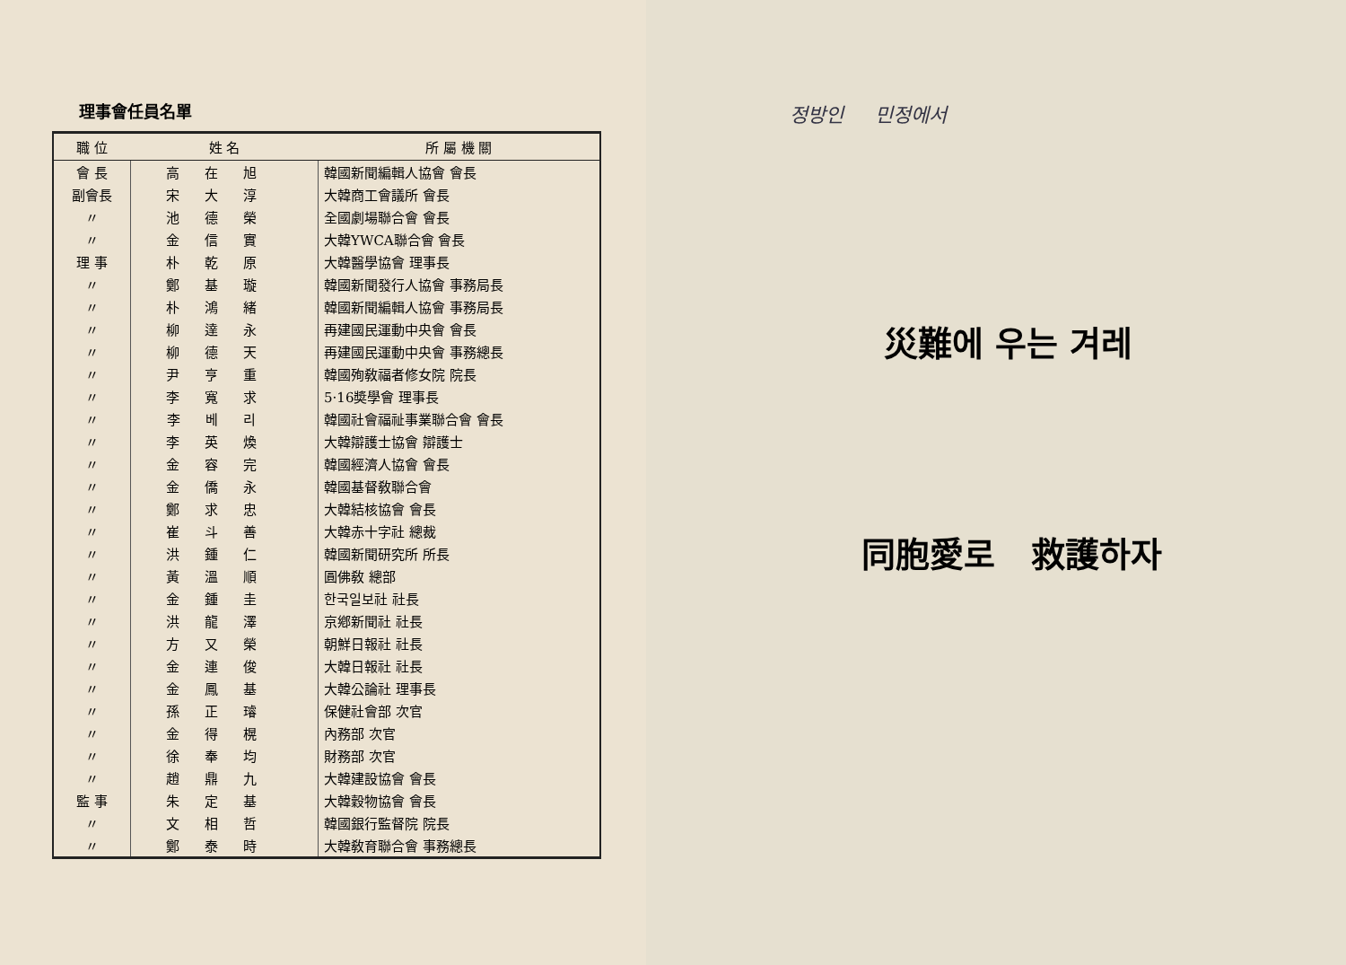理事會任員名單
| 職 位 | 姓 名 | 所 屬 機 關 |
| --- | --- | --- |
| 會 長 | 高在旭 | 韓國新聞編輯人協會 會長 |
| 副會長 | 宋大淳 | 大韓商工會議所 會長 |
| 〃 | 池德榮 | 全國劇場聯合會 會長 |
| 〃 | 金信實 | 大韓YWCA聯合會 會長 |
| 理 事 | 朴乾原 | 大韓醫學協會 理事長 |
| 〃 | 鄭基璇 | 韓國新聞發行人協會 事務局長 |
| 〃 | 朴鴻緒 | 韓國新聞編輯人協會 事務局長 |
| 〃 | 柳達永 | 再建國民運動中央會 會長 |
| 〃 | 柳德天 | 再建國民運動中央會 事務總長 |
| 〃 | 尹亨重 | 韓國殉敎福者修女院 院長 |
| 〃 | 李寬求 | 5·16奬學會 理事長 |
| 〃 | 李베리 | 韓國社會福祉事業聯合會 會長 |
| 〃 | 李英煥 | 大韓辯護士協會 辯護士 |
| 〃 | 金容完 | 韓國經濟人協會 會長 |
| 〃 | 金僑永 | 韓國基督敎聯合會 |
| 〃 | 鄭求忠 | 大韓結核協會 會長 |
| 〃 | 崔斗善 | 大韓赤十字社 總裁 |
| 〃 | 洪鍾仁 | 韓國新聞研究所 所長 |
| 〃 | 黃溫順 | 圓佛敎 總部 |
| 〃 | 金鍾圭 | 한국일보社 社長 |
| 〃 | 洪龍澤 | 京鄕新聞社 社長 |
| 〃 | 方又榮 | 朝鮮日報社 社長 |
| 〃 | 金連俊 | 大韓日報社 社長 |
| 〃 | 金鳳基 | 大韓公論社 理事長 |
| 〃 | 孫正璿 | 保健社會部 次官 |
| 〃 | 金得榥 | 內務部 次官 |
| 〃 | 徐奉均 | 財務部 次官 |
| 〃 | 趙鼎九 | 大韓建設協會 會長 |
| 監 事 | 朱定基 | 大韓穀物協會 會長 |
| 〃 | 文相哲 | 韓國銀行監督院 院長 |
| 〃 | 鄭泰時 | 大韓敎育聯合會 事務總長 |
정방인 민정에서
災難에 우는 겨레
同胞愛로 救護하자